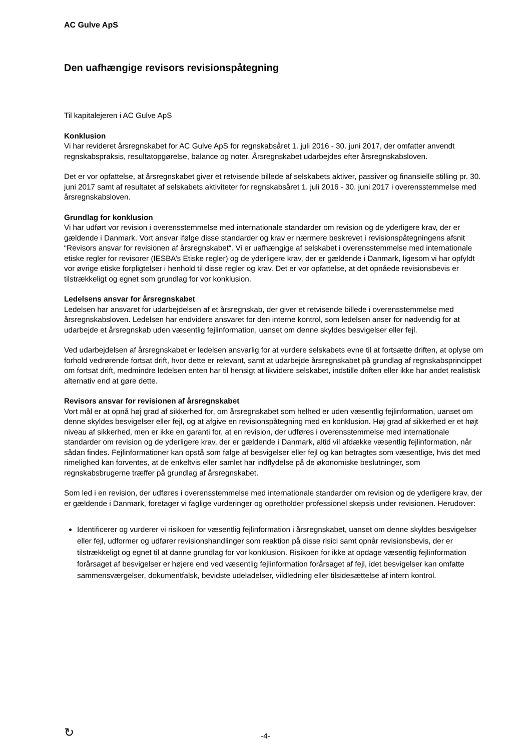AC Gulve ApS
Den uafhængige revisors revisionspåtegning
Til kapitalejeren i AC Gulve ApS
Konklusion
Vi har revideret årsregnskabet for AC Gulve ApS for regnskabsåret 1. juli 2016 - 30. juni 2017, der omfatter anvendt regnskabspraksis, resultatopgørelse, balance og noter. Årsregnskabet udarbejdes efter årsregnskabsloven.
Det er vor opfattelse, at årsregnskabet giver et retvisende billede af selskabets aktiver, passiver og finansielle stilling pr. 30. juni 2017 samt af resultatet af selskabets aktiviteter for regnskabsåret 1. juli 2016 - 30. juni 2017 i overensstemmelse med årsregnskabsloven.
Grundlag for konklusion
Vi har udført vor revision i overensstemmelse med internationale standarder om revision og de yderligere krav, der er gældende i Danmark. Vort ansvar ifølge disse standarder og krav er nærmere beskrevet i revisionspåtegningens afsnit “Revisors ansvar for revisionen af årsregnskabet“. Vi er uafhængige af selskabet i overensstemmelse med internationale etiske regler for revisorer (IESBA’s Etiske regler) og de yderligere krav, der er gældende i Danmark, ligesom vi har opfyldt vor øvrige etiske forpligtelser i henhold til disse regler og krav. Det er vor opfattelse, at det opnåede revisionsbevis er tilstrækkeligt og egnet som grundlag for vor konklusion.
Ledelsens ansvar for årsregnskabet
Ledelsen har ansvaret for udarbejdelsen af et årsregnskab, der giver et retvisende billede i overensstemmelse med årsregnskabsloven. Ledelsen har endvidere ansvaret for den interne kontrol, som ledelsen anser for nødvendig for at udarbejde et årsregnskab uden væsentlig fejlinformation, uanset om denne skyldes besvigelser eller fejl.
Ved udarbejdelsen af årsregnskabet er ledelsen ansvarlig for at vurdere selskabets evne til at fortsætte driften, at oplyse om forhold vedrørende fortsat drift, hvor dette er relevant, samt at udarbejde årsregnskabet på grundlag af regnskabsprincippet om fortsat drift, medmindre ledelsen enten har til hensigt at likvidere selskabet, indstille driften eller ikke har andet realistisk alternativ end at gøre dette.
Revisors ansvar for revisionen af årsregnskabet
Vort mål er at opnå høj grad af sikkerhed for, om årsregnskabet som helhed er uden væsentlig fejlinformation, uanset om denne skyldes besvigelser eller fejl, og at afgive en revisionspåtegning med en konklusion. Høj grad af sikkerhed er et højt niveau af sikkerhed, men er ikke en garanti for, at en revision, der udføres i overensstemmelse med internationale standarder om revision og de yderligere krav, der er gældende i Danmark, altid vil afdække væsentlig fejlinformation, når sådan findes. Fejlinformationer kan opstå som følge af besvigelser eller fejl og kan betragtes som væsentlige, hvis det med rimelighed kan forventes, at de enkeltvis eller samlet har indflydelse på de økonomiske beslutninger, som regnskabsbrugerne træffer på grundlag af årsregnskabet.
Som led i en revision, der udføres i overensstemmelse med internationale standarder om revision og de yderligere krav, der er gældende i Danmark, foretager vi faglige vurderinger og opretholder professionel skepsis under revisionen. Herudover:
Identificerer og vurderer vi risikoen for væsentlig fejlinformation i årsregnskabet, uanset om denne skyldes besvigelser eller fejl, udformer og udfører revisionshandlinger som reaktion på disse risici samt opnår revisionsbevis, der er tilstrækkeligt og egnet til at danne grundlag for vor konklusion. Risikoen for ikke at opdage væsentlig fejlinformation forårsaget af besvigelser er højere end ved væsentlig fejlinformation forårsaget af fejl, idet besvigelser kan omfatte sammensværgelser, dokumentfalsk, bevidste udeladelser, vildledning eller tilsidesættelse af intern kontrol.
↻
-4-